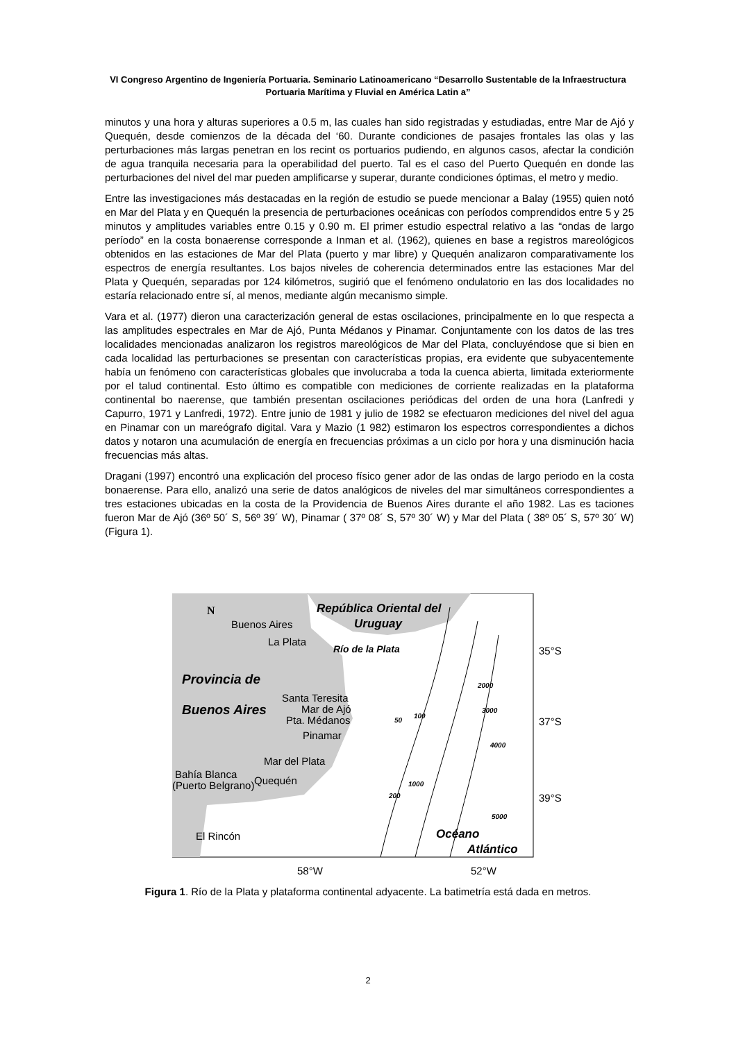VI Congreso Argentino de Ingeniería Portuaria. Seminario Latinoamericano “Desarrollo Sustentable de la Infraestructura Portuaria Marítima y Fluvial en América Latin a”
minutos y una hora y alturas superiores a 0.5 m, las cuales han sido registradas y estudiadas, entre Mar de Ajó y Quequén, desde comienzos de la década del ‘60. Durante condiciones de pasajes frontales las olas y las perturbaciones más largas penetran en los recint os portuarios pudiendo, en algunos casos, afectar la condición de agua tranquila necesaria para la operabilidad del puerto. Tal es el caso del Puerto Quequén en donde las perturbaciones del nivel del mar pueden amplificarse y superar, durante condiciones óptimas, el metro y medio.
Entre las investigaciones más destacadas en la región de estudio se puede mencionar a Balay (1955) quien notó en Mar del Plata y en Quequén la presencia de perturbaciones oceánicas con períodos comprendidos entre 5 y 25 minutos y amplitudes variables entre 0.15 y 0.90 m. El primer estudio espectral relativo a las “ondas de largo período” en la costa bonaerense corresponde a Inman et al. (1962), quienes en base a registros mareológicos obtenidos en las estaciones de Mar del Plata (puerto y mar libre) y Quequén analizaron comparativamente los espectros de energía resultantes. Los bajos niveles de coherencia determinados entre las estaciones Mar del Plata y Quequén, separadas por 124 kilómetros, sugirió que el fenómeno ondulatorio en las dos localidades no estaría relacionado entre sí, al menos, mediante algún mecanismo simple.
Vara et al. (1977) dieron una caracterización general de estas oscilaciones, principalmente en lo que respecta a las amplitudes espectrales en Mar de Ajó, Punta Médanos y Pinamar. Conjuntamente con los datos de las tres localidades mencionadas analizaron los registros mareológicos de Mar del Plata, concluyéndose que si bien en cada localidad las perturbaciones se presentan con características propias, era evidente que subyacentemente había un fenómeno con características globales que involucraba a toda la cuenca abierta, limitada exteriormente por el talud continental. Esto último es compatible con mediciones de corriente realizadas en la plataforma continental bo naerense, que también presentan oscilaciones periódicas del orden de una hora (Lanfredi y Capurro, 1971 y Lanfredi, 1972). Entre junio de 1981 y julio de 1982 se efectuaron mediciones del nivel del agua en Pinamar con un mareógrafo digital. Vara y Mazio (1 982) estimaron los espectros correspondientes a dichos datos y notaron una acumulación de energía en frecuencias próximas a un ciclo por hora y una disminución hacia frecuencias más altas.
Dragani (1997) encontró una explicación del proceso físico gener ador de las ondas de largo periodo en la costa bonaerense. Para ello, analizó una serie de datos analógicos de niveles del mar simultáneos correspondientes a tres estaciones ubicadas en la costa de la Providencia de Buenos Aires durante el año 1982. Las es taciones fueron Mar de Ajó (36º 50´ S, 56º 39´ W), Pinamar ( 37º 08´ S, 57º 30´ W) y Mar del Plata ( 38º 05´ S, 57º 30´ W) (Figura 1).
N
Buenos Aires
La Plata
República Oriental del
Uruguay
Río de la Plata
Provincia de
Buenos Aires
Santa Teresita
Mar de Ajó
Pta. Médanos
Pinamar
Mar del Plata
Bahía Blanca
Quequén
(Puerto Belgrano)
El Rincón
Océano
Atlántico
50
100
2000
3000
4000
1000
200
5000
35°S
37°S
39°S
58°W
52°W
Figura 1. Río de la Plata y plataforma continental adyacente. La batimetría está dada en metros.
2